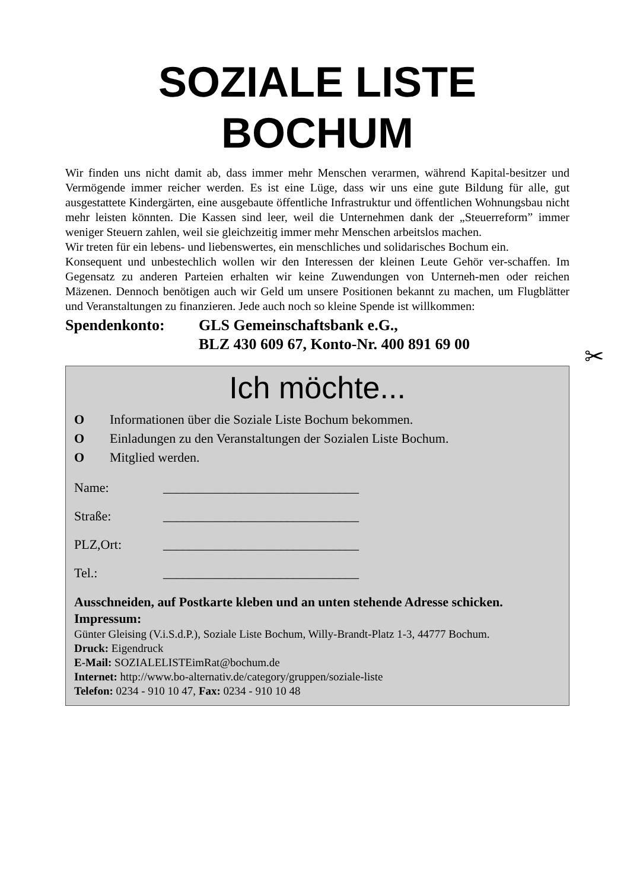SOZIALE LISTE
BOCHUM
Wir finden uns nicht damit ab, dass immer mehr Menschen verarmen, während Kapital-besitzer und Vermögende immer reicher werden. Es ist eine Lüge, dass wir uns eine gute Bildung für alle, gut ausgestattete Kindergärten, eine ausgebaute öffentliche Infrastruktur und öffentlichen Wohnungsbau nicht mehr leisten könnten. Die Kassen sind leer, weil die Unternehmen dank der „Steuerreform” immer weniger Steuern zahlen, weil sie gleichzeitig immer mehr Menschen arbeitslos machen.
Wir treten für ein lebens- und liebenswertes, ein menschliches und solidarisches Bochum ein.
Konsequent und unbestechlich wollen wir den Interessen der kleinen Leute Gehör ver-schaffen. Im Gegensatz zu anderen Parteien erhalten wir keine Zuwendungen von Unterneh-men oder reichen Mäzenen. Dennoch benötigen auch wir Geld um unsere Positionen bekannt zu machen, um Flugblätter und Veranstaltungen zu finanzieren. Jede auch noch so kleine Spende ist willkommen:
Spendenkonto: GLS Gemeinschaftsbank e.G.,
BLZ 430 609 67, Konto-Nr. 400 891 69 00
✂
Ich möchte...
O Informationen über die Soziale Liste Bochum bekommen.
O Einladungen zu den Veranstaltungen der Sozialen Liste Bochum.
O Mitglied werden.
Name: ______________________________
Straße: ______________________________
PLZ,Ort: ______________________________
Tel.: ______________________________
Ausschneiden, auf Postkarte kleben und an unten stehende Adresse schicken.
Impressum:
Günter Gleising (V.i.S.d.P.), Soziale Liste Bochum, Willy-Brandt-Platz 1-3, 44777 Bochum.
Druck: Eigendruck
E-Mail: SOZIALELISTEimRat@bochum.de
Internet: http://www.bo-alternativ.de/category/gruppen/soziale-liste
Telefon: 0234 - 910 10 47, Fax: 0234 - 910 10 48